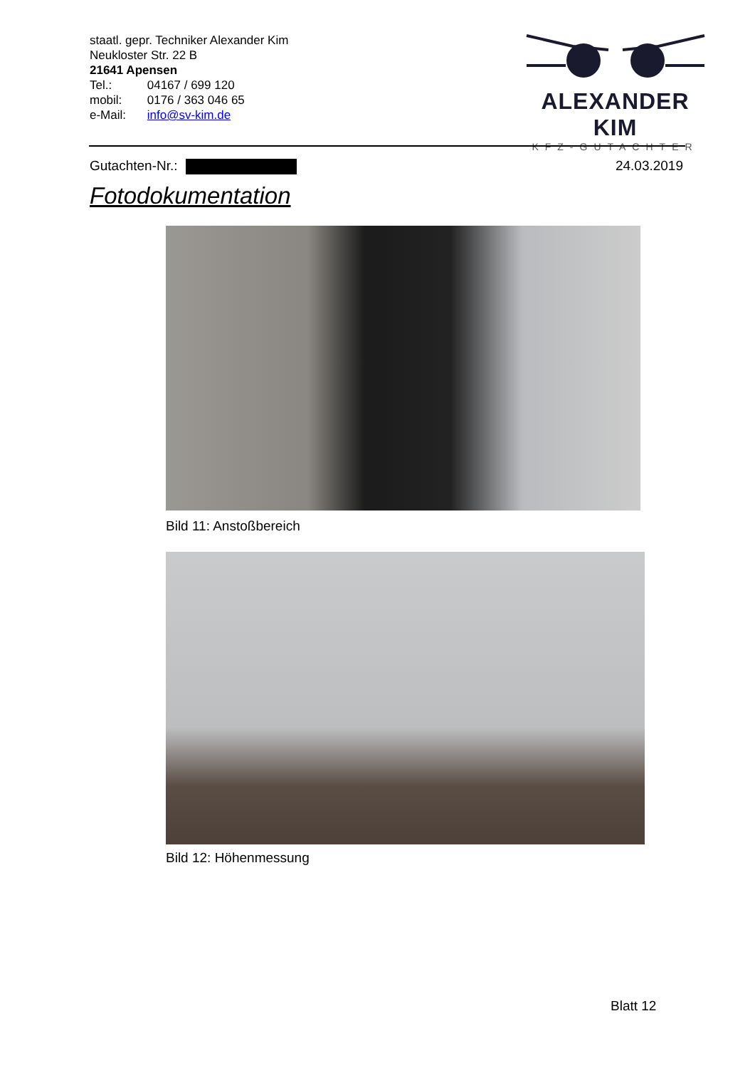staatl. gepr. Techniker Alexander Kim
Neukloster Str. 22 B
21641 Apensen
Tel.: 04167 / 699 120
mobil: 0176 / 363 046 65
e-Mail: info@sv-kim.de
ALEXANDER KIM
KFZ-GUTACHTER
Gutachten-Nr.: 24.03.2019
Fotodokumentation
Bild 11: Anstoßbereich
Bild 12: Höhenmessung
Blatt 12